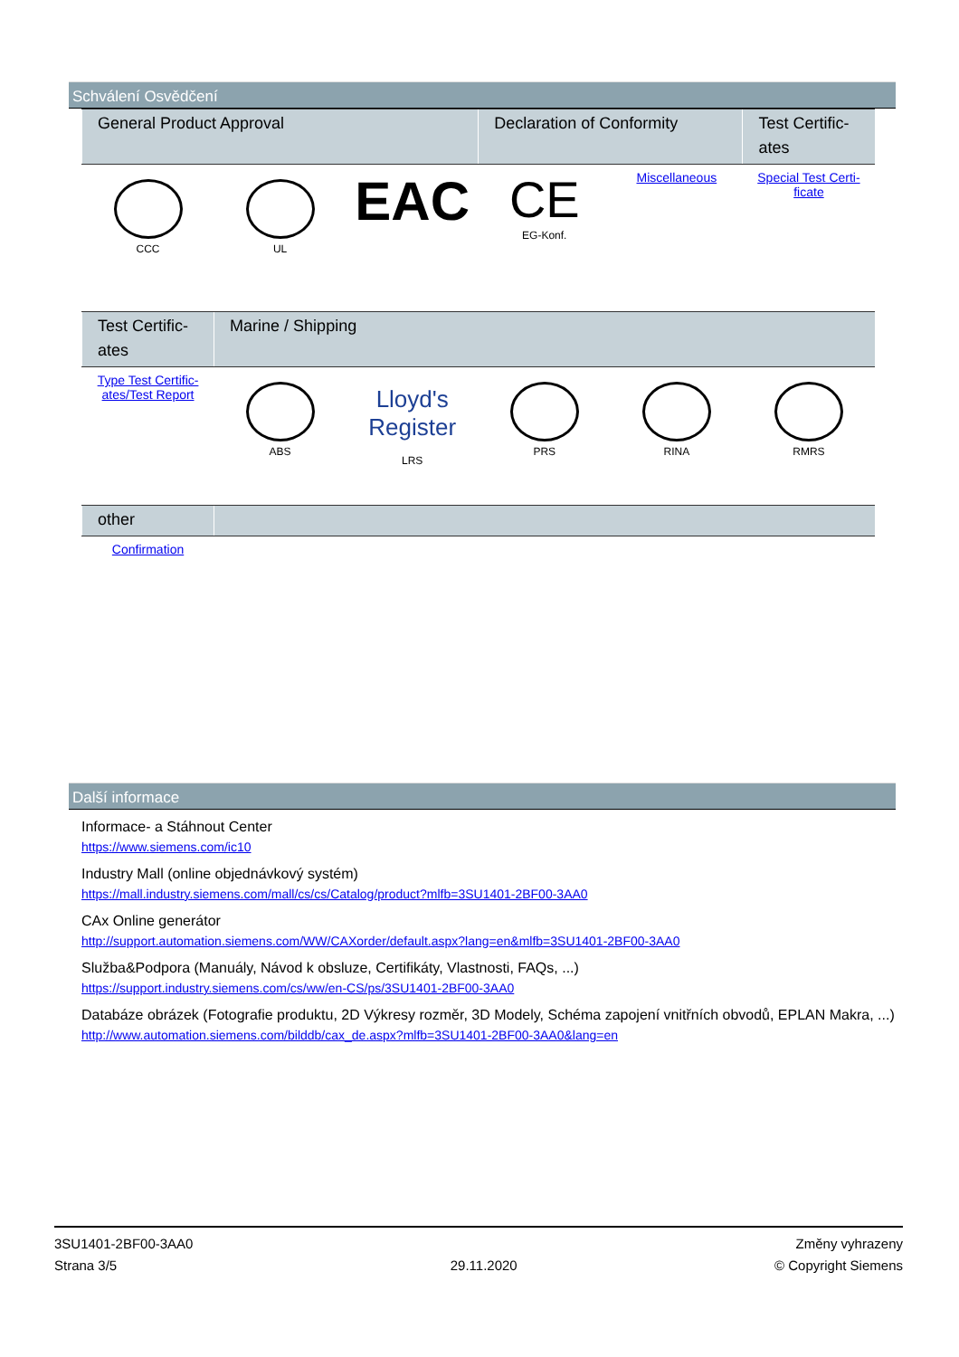Schválení Osvědčení
| General Product Approval | | | Declaration of Conformity | | Test Certific- ates |
| --- | --- | --- | --- | --- | --- |
| CCC | UL | EAC | CE EG-Konf. | Miscellaneous | Special Test Certi- ficate |
| Test Certific- ates | Marine / Shipping | | | | |
| --- | --- | --- | --- | --- | --- |
| Type Test Certific- ates/Test Report | ABS | Lloyd's Register LRS | PRS | RINA | RMRS |
| other | |
| --- | --- |
| Confirmation | |
Další informace
Informace- a Stáhnout Center
https://www.siemens.com/ic10
Industry Mall (online objednávkový systém)
https://mall.industry.siemens.com/mall/cs/cs/Catalog/product?mlfb=3SU1401-2BF00-3AA0
CAx Online generátor
http://support.automation.siemens.com/WW/CAXorder/default.aspx?lang=en&mlfb=3SU1401-2BF00-3AA0
Služba&Podpora (Manuály, Návod k obsluze, Certifikáty, Vlastnosti, FAQs, ...)
https://support.industry.siemens.com/cs/ww/en-CS/ps/3SU1401-2BF00-3AA0
Databáze obrázek (Fotografie produktu, 2D Výkresy rozměr, 3D Modely, Schéma zapojení vnitřních obvodů, EPLAN Makra, ...)
http://www.automation.siemens.com/bilddb/cax_de.aspx?mlfb=3SU1401-2BF00-3AA0&lang=en
3SU1401-2BF00-3AA0
Strana 3/5
29.11.2020
Změny vyhrazeny
© Copyright Siemens